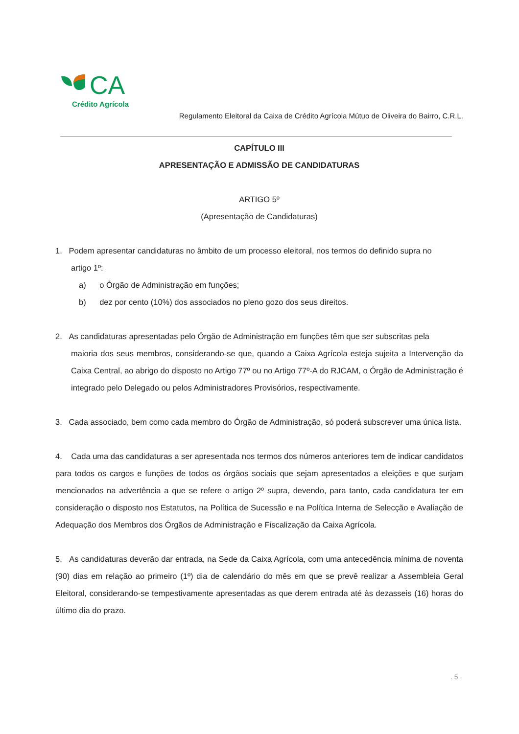CA
Crédito Agrícola
Regulamento Eleitoral da Caixa de Crédito Agrícola Mútuo de Oliveira do Bairro, C.R.L.
CAPÍTULO III
APRESENTAÇÃO E ADMISSÃO DE CANDIDATURAS
ARTIGO 5º
(Apresentação de Candidaturas)
1. Podem apresentar candidaturas no âmbito de um processo eleitoral, nos termos do definido supra no
artigo 1º:
a) o Órgão de Administração em funções;
b) dez por cento (10%) dos associados no pleno gozo dos seus direitos.
2. As candidaturas apresentadas pelo Órgão de Administração em funções têm que ser subscritas pela
maioria dos seus membros, considerando-se que, quando a Caixa Agrícola esteja sujeita a Intervenção da Caixa Central, ao abrigo do disposto no Artigo 77º ou no Artigo 77º-A do RJCAM, o Órgão de Administração é integrado pelo Delegado ou pelos Administradores Provisórios, respectivamente.
3. Cada associado, bem como cada membro do Órgão de Administração, só poderá subscrever uma única lista.
4. Cada uma das candidaturas a ser apresentada nos termos dos números anteriores tem de indicar candidatos para todos os cargos e funções de todos os órgãos sociais que sejam apresentados a eleições e que surjam mencionados na advertência a que se refere o artigo 2º supra, devendo, para tanto, cada candidatura ter em consideração o disposto nos Estatutos, na Política de Sucessão e na Política Interna de Selecção e Avaliação de Adequação dos Membros dos Órgãos de Administração e Fiscalização da Caixa Agrícola.
5. As candidaturas deverão dar entrada, na Sede da Caixa Agrícola, com uma antecedência mínima de noventa (90) dias em relação ao primeiro (1º) dia de calendário do mês em que se prevê realizar a Assembleia Geral Eleitoral, considerando-se tempestivamente apresentadas as que derem entrada até às dezasseis (16) horas do último dia do prazo.
. 5 .